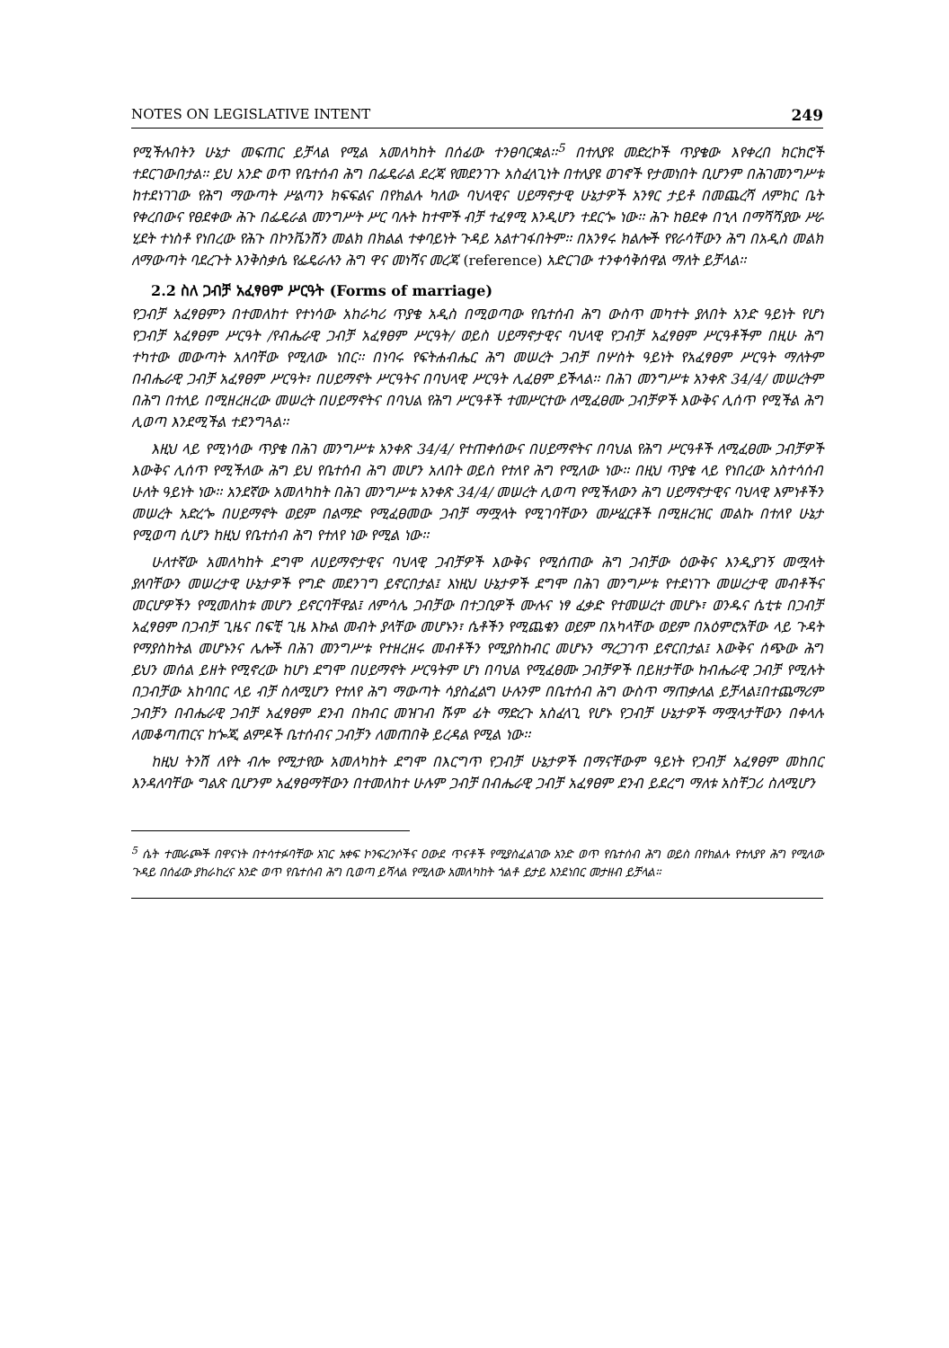NOTES ON LEGISLATIVE INTENT 249
የሚችሉበትን ሁኔታ መፍጠር ይቻላል የሚል አመለካከት በሰፊው ተንፀባርቋል፡፡<sup>5</sup> በተለያዩ መድረኮች ጥያቄው እየቀረበ ክርክሮች ተደርገውበታል፡፡ ይህ አንድ ወጥ የቤተሰብ ሕግ በፌዴራል ደረጃ የመደንገጉ አስፈላጊነት በተለያዩ ወገኖች የታመነበት ቢሆንም በሕገመንግሥቱ ከተደነገገው የሕግ ማውጣት ሥልጣን ክፍፍልና በየክልሉ ካለው ባህላዊና ሀይማኖታዊ ሁኔታዎች አንፃር ታይቶ በመጨረሻ ለምክር ቤት የቀረበውና የፀደቀው ሕጉ በፌዴራል መንግሥት ሥር ባሉት ከተሞች ብቻ ተፈፃሚ እንዲሆን ተደርጐ ነው፡፡ ሕጉ ከፀደቀ በኂላ በማሻሻያው ሥራ ሂደት ተነስቶ የነበረው የሕጉ በኮንቬንሽን መልክ በክልል ተቀባይነት ጉዳይ አልተገፋበትም፡፡ በአንፃሩ ክልሎች የየራሳቸውን ሕግ በአዲስ መልክ ለማውጣት ባደረጉት እንቅስቃሴ የፌዴራሉን ሕግ ዋና መነሻና መረጃ (reference) አድርገው ተንቀሳቅሰዋል ማለት ይቻላል፡፡
2.2 ስለ ጋብቻ አፈፃፀም ሥርዓት (Forms of marriage)
የጋብቻ አፈፃፀምን በተመለከተ የተነሳው አከራካሪ ጥያቄ አዲስ በሚወጣው የቤተሰብ ሕግ ውስጥ መካተት ያለበት አንድ ዓይነት የሆነ የጋብቻ አፈፃፀም ሥርዓት /የብሔራዊ ጋብቻ አፈፃፀም ሥርዓት/ ወይስ ሀይማኖታዊና ባህላዊ የጋብቻ አፈፃፀም ሥርዓቶችም በዚሁ ሕግ ተካተው መውጣት አለባቸው የሚለው ነበር፡፡ በነባሩ የፍትሐብሔር ሕግ መሠረት ጋብቻ በሦስት ዓይነት የአፈፃፀም ሥርዓት ማለትም በብሔራዊ ጋብቻ አፈፃፀም ሥርዓት፣ በሀይማኖት ሥርዓትና በባህላዊ ሥርዓት ሊፈፀም ይችላል፡፡ በሕገ መንግሥቱ አንቀጽ 34/4/ መሠረትም በሕግ በተለይ በሚዘረዘረው መሠረት በሀይማኖትና በባህል የሕግ ሥርዓቶች ተመሥርተው ለሚፈፀሙ ጋብቻዎች እውቅና ሊሰጥ የሚችል ሕግ ሊወጣ እንደሚችል ተደንግጓል፡፡
እዚህ ላይ የሚነሳው ጥያቄ በሕገ መንግሥቱ አንቀጽ 34/4/ የተጠቀሰውና በሀይማኖትና በባህል የሕግ ሥርዓቶች ለሚፈፀሙ ጋብቻዎች እውቅና ሊሰጥ የሚችለው ሕግ ይህ የቤተሰብ ሕግ መሆን አለበት ወይስ የተለየ ሕግ የሚለው ነው፡፡ በዚህ ጥያቄ ላይ የነበረው አስተሳሰብ ሁለት ዓይነት ነው፡፡ አንደኛው አመለካከት በሕገ መንግሥቱ አንቀጽ 34/4/ መሠረት ሊወጣ የሚችለውን ሕግ ሀይማኖታዊና ባህላዊ እምነቶችን መሠረት አድረጐ በሀይማኖት ወይም በልማድ የሚፈፀመው ጋብቻ ማሟላት የሚገባቸውን መሥፈርቶች በሚዘረዝር መልኩ በተለየ ሁኔታ የሚወጣ ሲሆን ከዚህ የቤተሰብ ሕግ የተለየ ነው የሚል ነው፡፡
ሁለተኛው አመለካከት ደግሞ ለሀይማኖታዊና ባህላዊ ጋብቻዎች እውቅና የሚሰጠው ሕግ ጋብቻው ዕውቅና እንዲያገኝ መሟላት ያለባቸውን መሠረታዊ ሁኔታዎች የግድ መደንገግ ይኖርበታል፤ እነዚህ ሁኔታዎች ደግሞ በሕገ መንግሥቱ የተደነገጉ መሠረታዊ መብቶችና መርሆዎችን የሚመለከቱ መሆን ይኖርባቸዋል፤ ለምሳሌ ጋብቻው በተጋቢዎች ሙሉና ነፃ ፈቃድ የተመሠረተ መሆኑ፣ ወንዱና ሴቲቱ በጋብቻ አፈፃፀም በጋብቻ ጊዜና በፍቺ ጊዜ እኩል መብት ያላቸው መሆኑን፣ ሴቶችን የሚጨቁን ወይም በአካላቸው ወይም በአዕምሮአቸው ላይ ጉዳት የማያስከትል መሆኑንና ሌሎች በሕገ መንግሥቱ የተዘረዘሩ መብቶችን የሚያስከብር መሆኑን ማረጋገጥ ይኖርበታል፤ እውቅና ሰጭው ሕግ ይህን መሰል ይዘት የሚኖረው ከሆነ ደግሞ በሀይማኖት ሥርዓትም ሆነ በባህል የሚፈፀሙ ጋብቻዎች በይዘታቸው ከብሔራዊ ጋብቻ የሚሉት በጋብቻው አከባበር ላይ ብቻ ስለሚሆን የተለየ ሕግ ማውጣት ሳያስፈልግ ሁሉንም በቤተሰብ ሕግ ውስጥ ማጠቃለል ይቻላል፤በተጨማሪም ጋብቻን በብሔራዊ ጋብቻ አፈፃፀም ደንብ በክብር መዝገብ ሹም ፊት ማድረጉ አስፈላጊ የሆኑ የጋብቻ ሁኔታዎች ማሟላታቸውን በቀላሉ ለመቆጣጠርና ከጐጂ ልምዶች ቤተሰብና ጋብቻን ለመጠበቅ ይረዳል የሚል ነው፡፡
ከዚህ ትንሽ ለየት ብሎ የሚታየው አመለካከት ደግሞ በእርግጥ የጋብቻ ሁኔታዎች በማናቸውም ዓይነት የጋብቻ አፈፃፀም መከበር እንዳለባቸው ግልጽ ቢሆንም አፈፃፀማቸውን በተመለከተ ሁሉም ጋብቻ በብሔራዊ ጋብቻ አፈፃፀም ደንብ ይደረግ ማለቱ አስቸጋሪ ስለሚሆን
<sup>5</sup> ሴት ተመራጮች በዋናነት በተሳተፉባቸው አገር አቀፍ ኮንፍረንሶችና ዐውደ ጥናቶች የሚያስፈልገው አንድ ወጥ የቤተሰብ ሕግ ወይስ በየክልሉ የተለያየ ሕግ የሚለው ጉዳይ በሰፊው ያከራከረና አንድ ወጥ የቤተሰብ ሕግ ቢወጣ ይሻላል የሚለው አመለካከት ጎልቶ ይታይ እንደነበር መታዘብ ይቻላል፡፡